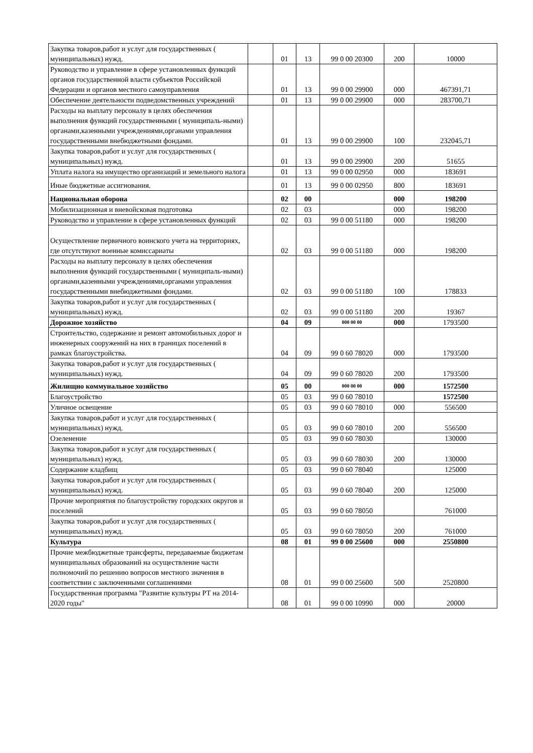| Закупка товаров,работ и услуг для государственных ( муниципальных) нужд. | | 01 | 13 | 99 0 00 20300 | 200 | 10000 |
| Руководство и управление в сфере установленных функций органов государственной власти субъектов Российской Федерации и органов местного самоуправления | | 01 | 13 | 99 0 00 29900 | 000 | 467391,71 |
| Обеспечение деятельности подведомственных учреждений | | 01 | 13 | 99 0 00 29900 | 000 | 283700,71 |
| Расходы на выплату персоналу в целях обеспечения выполнения функций государственными ( муниципаль-ными) органами,казенными учреждениями,органами управления государственными внебюджетными фондами. | | 01 | 13 | 99 0 00 29900 | 100 | 232045,71 |
| Закупка товаров,работ и услуг для государственных ( муниципальных) нужд. | | 01 | 13 | 99 0 00 29900 | 200 | 51655 |
| Уплата налога на имущество организаций и земельного налога | | 01 | 13 | 99 0 00 02950 | 000 | 183691 |
| Иные бюджетные ассигнования. | | 01 | 13 | 99 0 00 02950 | 800 | 183691 |
| Национальная оборона | | 02 | 00 | | 000 | 198200 |
| Мобилизационная и вневойсковая подготовка | | 02 | 03 | | 000 | 198200 |
| Руководство и управление в сфере установленных функций | | 02 | 03 | 99 0 00 51180 | 000 | 198200 |
| Осуществление первичного воинского учета на территориях, где отсутствуют военные комиссариаты | | 02 | 03 | 99 0 00 51180 | 000 | 198200 |
| Расходы на выплату персоналу в целях обеспечения выполнения функций государственными ( муниципаль-ными) органами,казенными учреждениями,органами управления государственными внебюджетными фондами. | | 02 | 03 | 99 0 00 51180 | 100 | 178833 |
| Закупка товаров,работ и услуг для государственных ( муниципальных) нужд. | | 02 | 03 | 99 0 00 51180 | 200 | 19367 |
| Дорожное хозяйство | | 04 | 09 | 000 00 00 | 000 | 1793500 |
| Строительство, содержание и ремонт автомобильных дорог и инженерных сооружений на них в границах поселений в рамках благоустройства. | | 04 | 09 | 99 0 60 78020 | 000 | 1793500 |
| Закупка товаров,работ и услуг для государственных ( муниципальных) нужд. | | 04 | 09 | 99 0 60 78020 | 200 | 1793500 |
| Жилищно коммунальное хозяйство | | 05 | 00 | 000 00 00 | 000 | 1572500 |
| Благоустройство | | 05 | 03 | 99 0 60 78010 | | 1572500 |
| Уличное освещение | | 05 | 03 | 99 0 60 78010 | 000 | 556500 |
| Закупка товаров,работ и услуг для государственных ( муниципальных) нужд. | | 05 | 03 | 99 0 60 78010 | 200 | 556500 |
| Озеленение | | 05 | 03 | 99 0 60 78030 | | 130000 |
| Закупка товаров,работ и услуг для государственных ( муниципальных) нужд. | | 05 | 03 | 99 0 60 78030 | 200 | 130000 |
| Содержание кладбищ | | 05 | 03 | 99 0 60 78040 | | 125000 |
| Закупка товаров,работ и услуг для государственных ( муниципальных) нужд. | | 05 | 03 | 99 0 60 78040 | 200 | 125000 |
| Прочие мероприятия по благоустройству городских округов и поселений | | 05 | 03 | 99 0 60 78050 | | 761000 |
| Закупка товаров,работ и услуг для государственных ( муниципальных) нужд. | | 05 | 03 | 99 0 60 78050 | 200 | 761000 |
| Культура | | 08 | 01 | 99 0 00 25600 | 000 | 2550800 |
| Прочие межбюджетные трансферты, передаваемые бюджетам муниципальных образований на осуществление части полномочий по решению вопросов местного значения в соответствии с заключенными соглашениями | | 08 | 01 | 99 0 00 25600 | 500 | 2520800 |
| Государственная программа "Развитие культуры РТ на 2014-2020 годы" | | 08 | 01 | 99 0 00 10990 | 000 | 20000 |